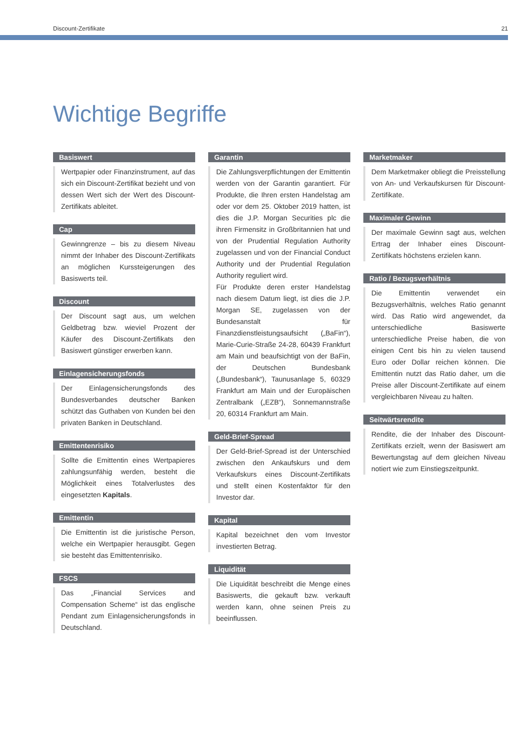Discount-Zertifikate 21
Wichtige Begriffe
Basiswert
Wertpapier oder Finanzinstrument, auf das sich ein Discount-Zertifikat bezieht und von dessen Wert sich der Wert des Discount-Zertifikats ableitet.
Cap
Gewinngrenze – bis zu diesem Niveau nimmt der Inhaber des Discount-Zertifikats an möglichen Kurssteigerungen des Basiswerts teil.
Discount
Der Discount sagt aus, um welchen Geldbetrag bzw. wieviel Prozent der Käufer des Discount-Zertifikats den Basiswert günstiger erwerben kann.
Einlagensicherungsfonds
Der Einlagensicherungsfonds des Bundesverbandes deutscher Banken schützt das Guthaben von Kunden bei den privaten Banken in Deutschland.
Emittentenrisiko
Sollte die Emittentin eines Wertpapieres zahlungsunfähig werden, besteht die Möglichkeit eines Totalverlustes des eingesetzten Kapitals.
Emittentin
Die Emittentin ist die juristische Person, welche ein Wertpapier herausgibt. Gegen sie besteht das Emittentenrisiko.
FSCS
Das „Financial Services and Compensation Scheme“ ist das englische Pendant zum Einlagensicherungsfonds in Deutschland.
Garantin
Die Zahlungsverpflichtungen der Emittentin werden von der Garantin garantiert. Für Produkte, die Ihren ersten Handelstag am oder vor dem 25. Oktober 2019 hatten, ist dies die J.P. Morgan Securities plc die ihren Firmensitz in Großbritannien hat und von der Prudential Regulation Authority zugelassen und von der Financial Conduct Authority und der Prudential Regulation Authority reguliert wird.
Für Produkte deren erster Handelstag nach diesem Datum liegt, ist dies die J.P. Morgan SE, zugelassen von der Bundesanstalt für Finanzdienstleistungsaufsicht („BaFin“), Marie-Curie-Straße 24-28, 60439 Frankfurt am Main und beaufsichtigt von der BaFin, der Deutschen Bundesbank („Bundesbank“), Taunusanlage 5, 60329 Frankfurt am Main und der Europäischen Zentralbank („EZB“), Sonnemannstraße 20, 60314 Frankfurt am Main.
Geld-Brief-Spread
Der Geld-Brief-Spread ist der Unterschied zwischen den Ankaufskurs und dem Verkaufskurs eines Discount-Zertifikats und stellt einen Kostenfaktor für den Investor dar.
Kapital
Kapital bezeichnet den vom Investor investierten Betrag.
Liquidität
Die Liquidität beschreibt die Menge eines Basiswerts, die gekauft bzw. verkauft werden kann, ohne seinen Preis zu beeinflussen.
Marketmaker
Dem Marketmaker obliegt die Preisstellung von An- und Verkaufskursen für Discount-Zertifikate.
Maximaler Gewinn
Der maximale Gewinn sagt aus, welchen Ertrag der Inhaber eines Discount-Zertifikats höchstens erzielen kann.
Ratio / Bezugsverhältnis
Die Emittentin verwendet ein Bezugsverhältnis, welches Ratio genannt wird. Das Ratio wird angewendet, da unterschiedliche Basiswerte unterschiedliche Preise haben, die von einigen Cent bis hin zu vielen tausend Euro oder Dollar reichen können. Die Emittentin nutzt das Ratio daher, um die Preise aller Discount-Zertifikate auf einem vergleichbaren Niveau zu halten.
Seitwärtsrendite
Rendite, die der Inhaber des Discount-Zertifikats erzielt, wenn der Basiswert am Bewertungstag auf dem gleichen Niveau notiert wie zum Einstiegszeitpunkt.